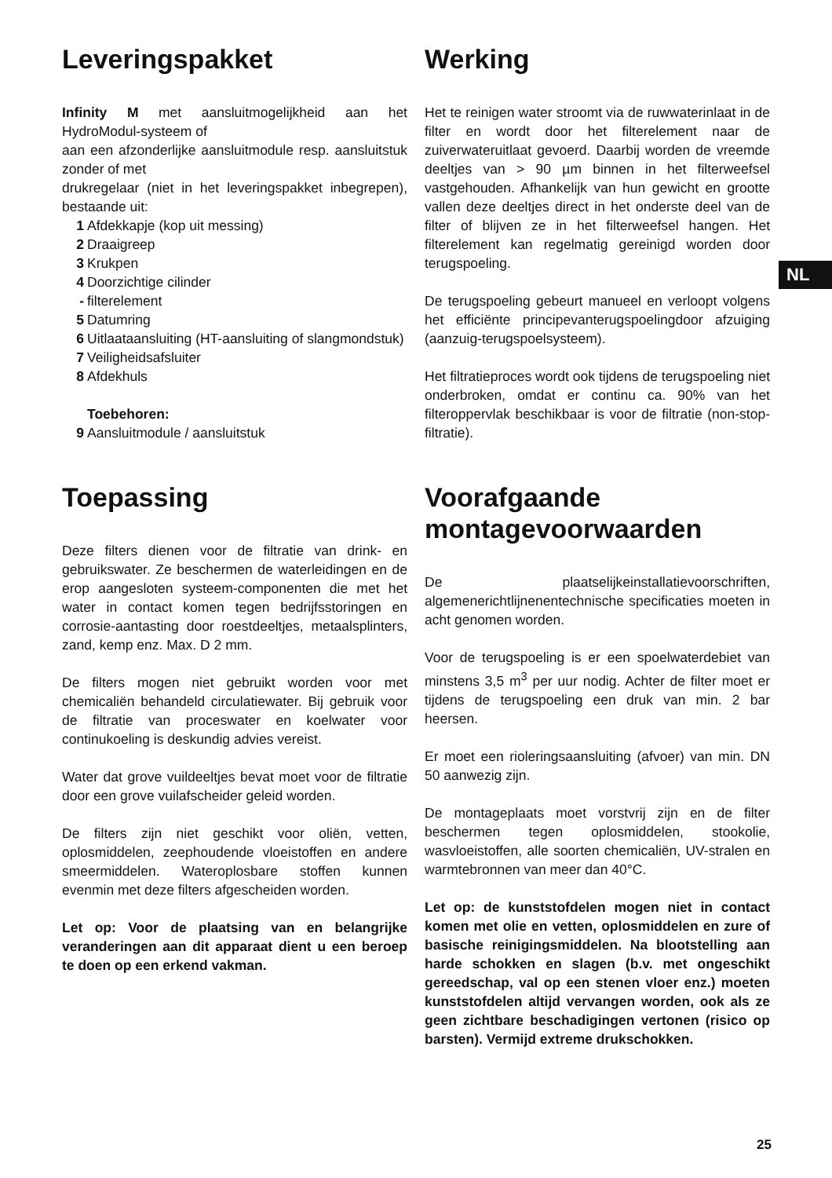NL
Leveringspakket
Infinity M met aansluitmogelijkheid aan het HydroModul-systeem of
aan een afzonderlijke aansluitmodule resp. aansluitstuk zonder of met
drukregelaar (niet in het leveringspakket inbegrepen), bestaande uit:
1 Afdekkapje (kop uit messing)
2 Draaigreep
3 Krukpen
4 Doorzichtige cilinder
- filterelement
5 Datumring
6 Uitlaataansluiting (HT-aansluiting of slangmondstuk)
7 Veiligheidsafsluiter
8 Afdekhuls
Toebehoren:
9 Aansluitmodule / aansluitstuk
Toepassing
Deze filters dienen voor de filtratie van drink- en gebruikswater. Ze beschermen de waterleidingen en de erop aangesloten systeem-componenten die met het water in contact komen tegen bedrijfsstoringen en corrosie-aantasting door roestdeeltjes, metaalsplinters, zand, kemp enz. Max. D 2 mm.
De filters mogen niet gebruikt worden voor met chemicaliën behandeld circulatiewater. Bij gebruik voor de filtratie van proceswater en koelwater voor continukoeling is deskundig advies vereist.
Water dat grove vuildeeltjes bevat moet voor de filtratie door een grove vuilafscheider geleid worden.
De filters zijn niet geschikt voor oliën, vetten, oplosmiddelen, zeephoudende vloeistoffen en andere smeermiddelen. Wateroplosbare stoffen kunnen evenmin met deze filters afgescheiden worden.
Let op: Voor de plaatsing van en belangrijke veranderingen aan dit apparaat dient u een beroep te doen op een erkend vakman.
Werking
Het te reinigen water stroomt via de ruwwaterinlaat in de filter en wordt door het filterelement naar de zuiverwateruitlaat gevoerd. Daarbij worden de vreemde deeltjes van > 90 µm binnen in het filterweefsel vastgehouden. Afhankelijk van hun gewicht en grootte vallen deze deeltjes direct in het onderste deel van de filter of blijven ze in het filterweefsel hangen. Het filterelement kan regelmatig gereinigd worden door terugspoeling.
De terugspoeling gebeurt manueel en verloopt volgens het efficiënte principevanterugspoelingdoor afzuiging (aanzuig-terugspoelsysteem).
Het filtratieproces wordt ook tijdens de terugspoeling niet onderbroken, omdat er continu ca. 90% van het filteroppervlak beschikbaar is voor de filtratie (non-stop-filtratie).
Voorafgaande montagevoorwaarden
De plaatselijkeinstallatievoorschriften, algemenerichtlijnenentechnische specificaties moeten in acht genomen worden.
Voor de terugspoeling is er een spoelwaterdebiet van minstens 3,5 m<sup>3</sup> per uur nodig. Achter de filter moet er tijdens de terugspoeling een druk van min. 2 bar heersen.
Er moet een rioleringsaansluiting (afvoer) van min. DN 50 aanwezig zijn.
De montageplaats moet vorstvrij zijn en de filter beschermen tegen oplosmiddelen, stookolie, wasvloeistoffen, alle soorten chemicaliën, UV-stralen en warmtebronnen van meer dan 40°C.
Let op: de kunststofdelen mogen niet in contact komen met olie en vetten, oplosmiddelen en zure of basische reinigingsmiddelen. Na blootstelling aan harde schokken en slagen (b.v. met ongeschikt gereedschap, val op een stenen vloer enz.) moeten kunststofdelen altijd vervangen worden, ook als ze geen zichtbare beschadigingen vertonen (risico op barsten). Vermijd extreme drukschokken.
25